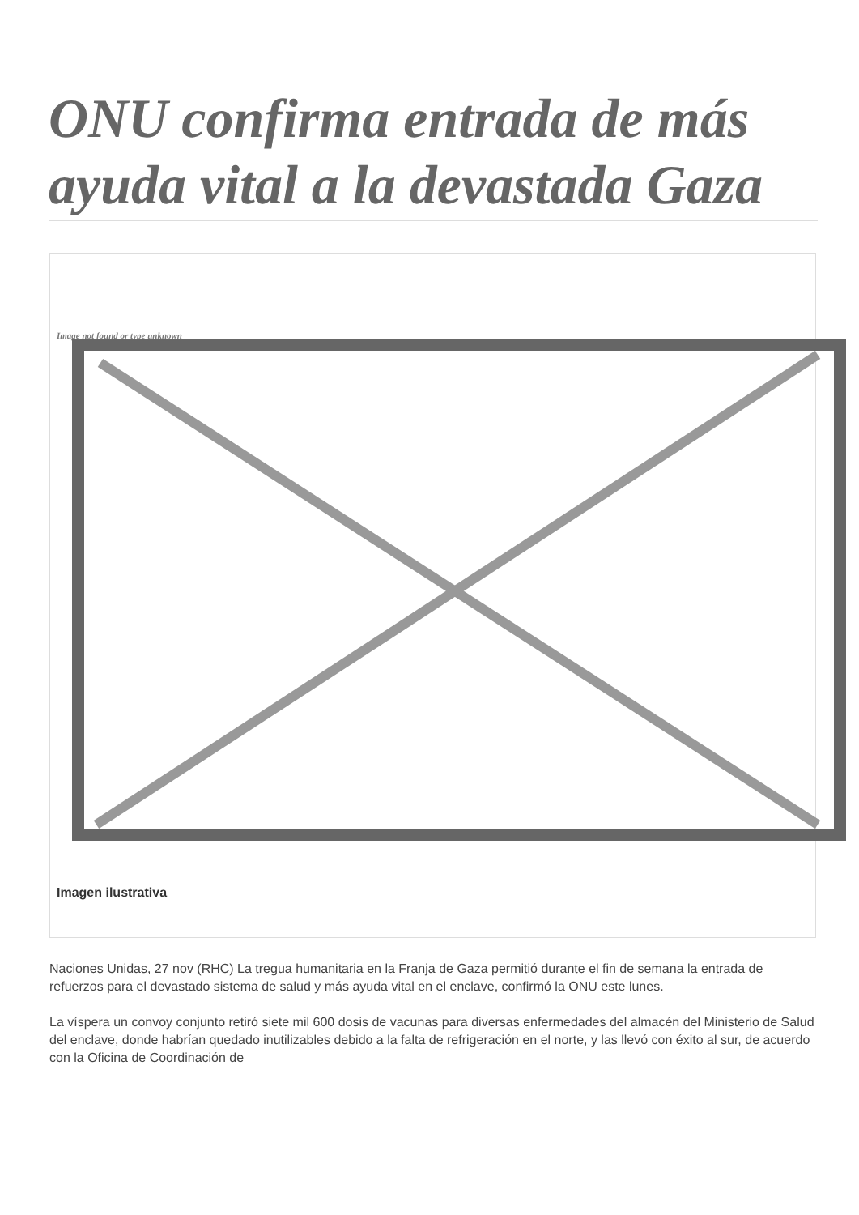ONU confirma entrada de más ayuda vital a la devastada Gaza
Image not found or type unknown
Imagen ilustrativa
Naciones Unidas, 27 nov (RHC) La tregua humanitaria en la Franja de Gaza permitió durante el fin de semana la entrada de refuerzos para el devastado sistema de salud y más ayuda vital en el enclave, confirmó la ONU este lunes.
La víspera un convoy conjunto retiró siete mil 600 dosis de vacunas para diversas enfermedades del almacén del Ministerio de Salud del enclave, donde habrían quedado inutilizables debido a la falta de refrigeración en el norte, y las llevó con éxito al sur, de acuerdo con la Oficina de Coordinación de